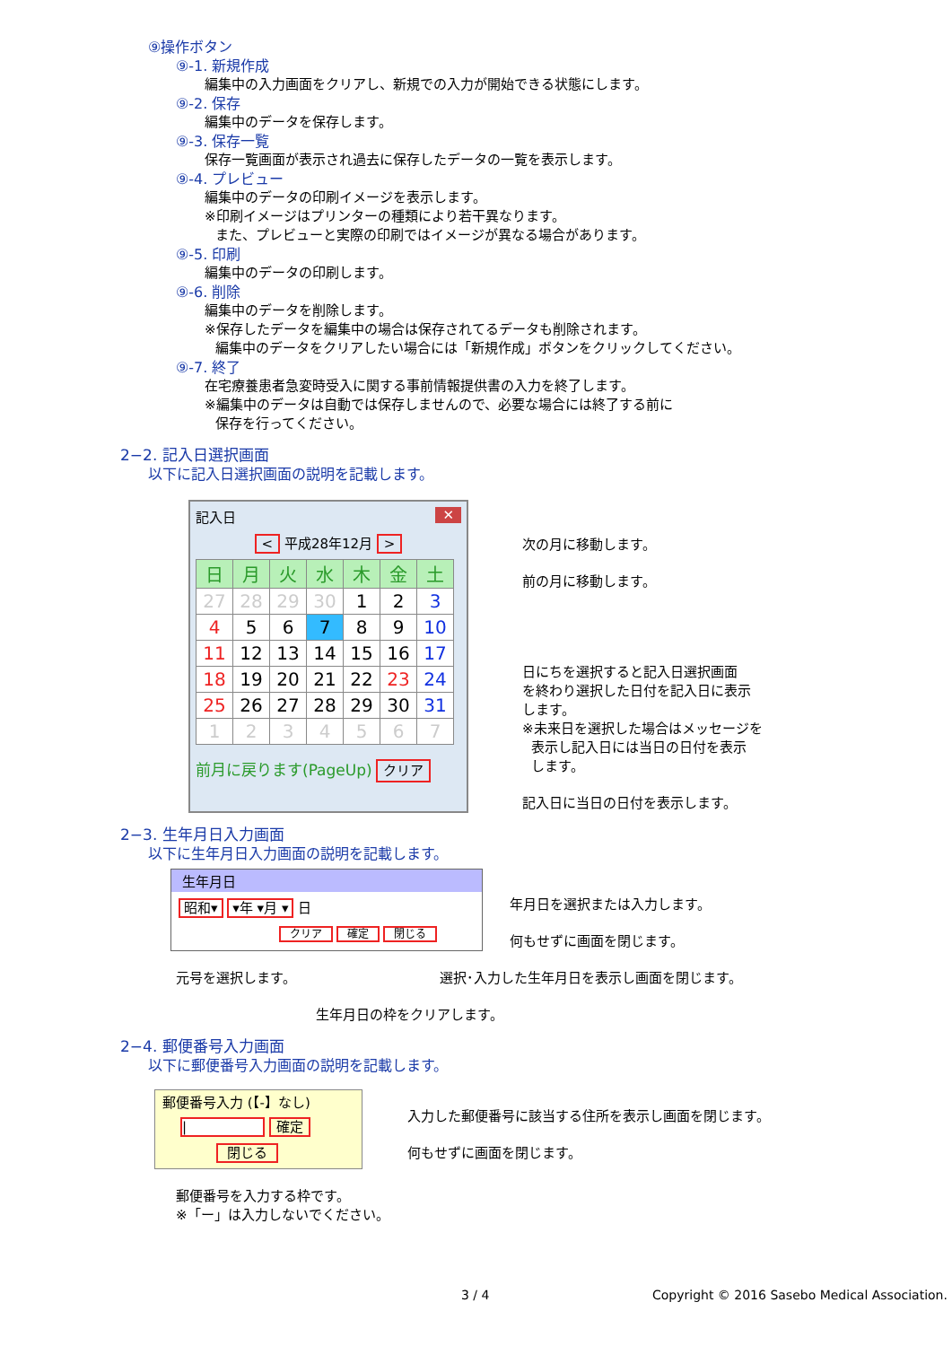⑨操作ボタン
⑨-1. 新規作成
編集中の入力画面をクリアし、新規での入力が開始できる状態にします。
⑨-2. 保存
編集中のデータを保存します。
⑨-3. 保存一覧
保存一覧画面が表示され過去に保存したデータの一覧を表示します。
⑨-4. プレビュー
編集中のデータの印刷イメージを表示します。
※印刷イメージはプリンターの種類により若干異なります。
また、プレビューと実際の印刷ではイメージが異なる場合があります。
⑨-5. 印刷
編集中のデータの印刷します。
⑨-6. 削除
編集中のデータを削除します。
※保存したデータを編集中の場合は保存されてるデータも削除されます。
編集中のデータをクリアしたい場合には「新規作成」ボタンをクリックしてください。
⑨-7. 終了
在宅療養患者急変時受入に関する事前情報提供書の入力を終了します。
※編集中のデータは自動では保存しませんので、必要な場合には終了する前に
保存を行ってください。
2−2. 記入日選択画面
以下に記入日選択画面の説明を記載します。
記入日 ✕
< 平成28年12月 >
| 日 | 月 | 火 | 水 | 木 | 金 | 土 |
| --- | --- | --- | --- | --- | --- | --- |
| 27 | 28 | 29 | 30 | 1 | 2 | 3 |
| 4 | 5 | 6 | 7 | 8 | 9 | 10 |
| 11 | 12 | 13 | 14 | 15 | 16 | 17 |
| 18 | 19 | 20 | 21 | 22 | 23 | 24 |
| 25 | 26 | 27 | 28 | 29 | 30 | 31 |
| 1 | 2 | 3 | 4 | 5 | 6 | 7 |
前月に戻ります(PageUp) クリア
次の月に移動します。
前の月に移動します。
日にちを選択すると記入日選択画面
を終わり選択した日付を記入日に表示
します。
※未来日を選択した場合はメッセージを
表示し記入日には当日の日付を表示
します。
記入日に当日の日付を表示します。
2−3. 生年月日入力画面
以下に生年月日入力画面の説明を記載します。
生年月日
昭和▾ ▾年 ▾月 ▾ 日
クリア 確定 閉じる
年月日を選択または入力します。
何もせずに画面を閉じます。
元号を選択します。 選択･入力した生年月日を表示し画面を閉じます。
生年月日の枠をクリアします。
2−4. 郵便番号入力画面
以下に郵便番号入力画面の説明を記載します。
郵便番号入力 (【-】なし)
| 確定
閉じる
入力した郵便番号に該当する住所を表示し画面を閉じます。
何もせずに画面を閉じます。
郵便番号を入力する枠です。
※「ー」は入力しないでください。
3 / 4 Copyright © 2016 Sasebo Medical Association.